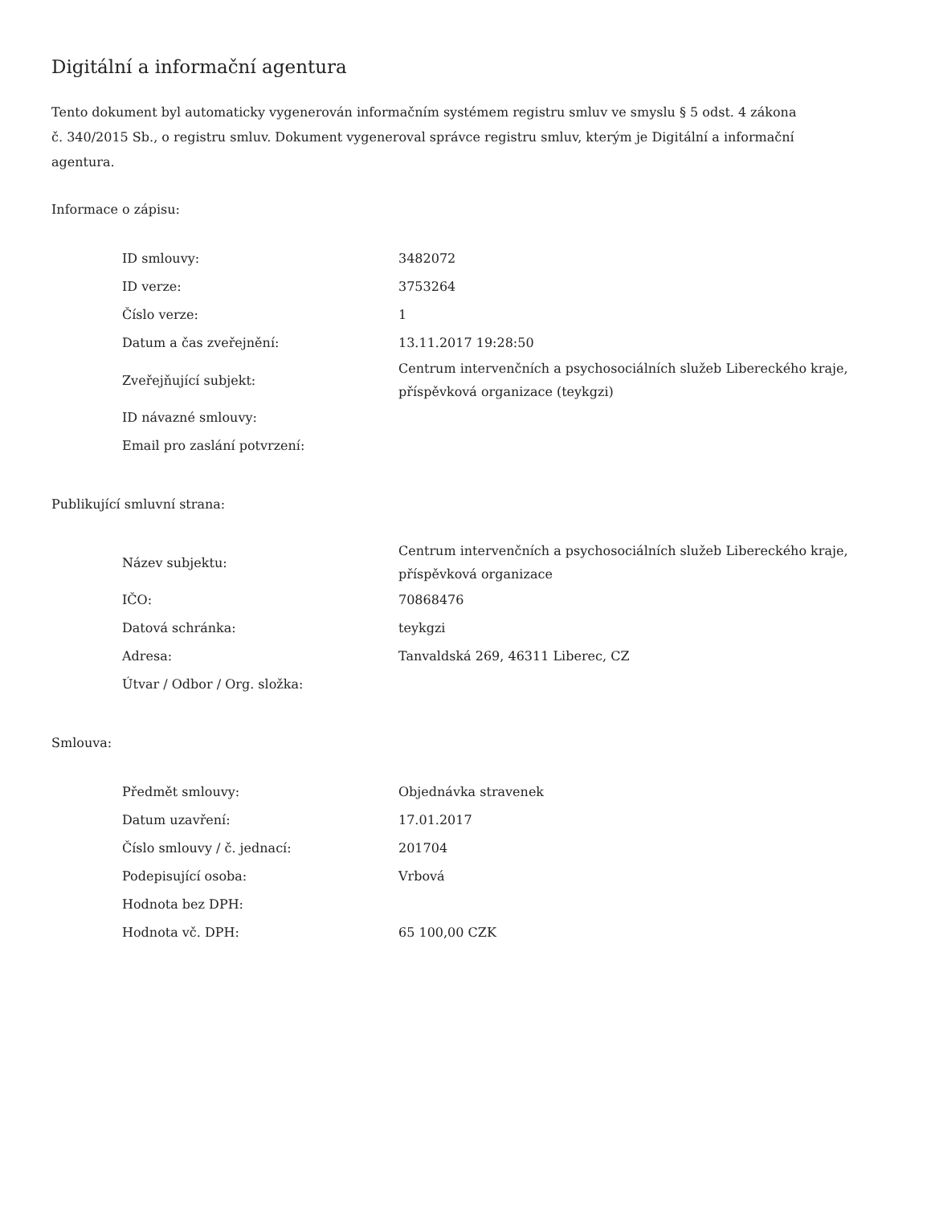Digitální a informační agentura
Tento dokument byl automaticky vygenerován informačním systémem registru smluv ve smyslu § 5 odst. 4 zákona
č. 340/2015 Sb., o registru smluv. Dokument vygeneroval správce registru smluv, kterým je Digitální a informační agentura.
Informace o zápisu:
| ID smlouvy: | 3482072 |
| ID verze: | 3753264 |
| Číslo verze: | 1 |
| Datum a čas zveřejnění: | 13.11.2017 19:28:50 |
| Zveřejňující subjekt: | Centrum intervenčních a psychosociálních služeb Libereckého kraje, příspěvková organizace (teykgzi) |
| ID návazné smlouvy: | |
| Email pro zaslání potvrzení: | |
Publikující smluvní strana:
| Název subjektu: | Centrum intervenčních a psychosociálních služeb Libereckého kraje, příspěvková organizace |
| IČO: | 70868476 |
| Datová schránka: | teykgzi |
| Adresa: | Tanvaldská 269, 46311 Liberec, CZ |
| Útvar / Odbor / Org. složka: | |
Smlouva:
| Předmět smlouvy: | Objednávka stravenek |
| Datum uzavření: | 17.01.2017 |
| Číslo smlouvy / č. jednací: | 201704 |
| Podepisující osoba: | Vrbová |
| Hodnota bez DPH: | |
| Hodnota vč. DPH: | 65 100,00 CZK |